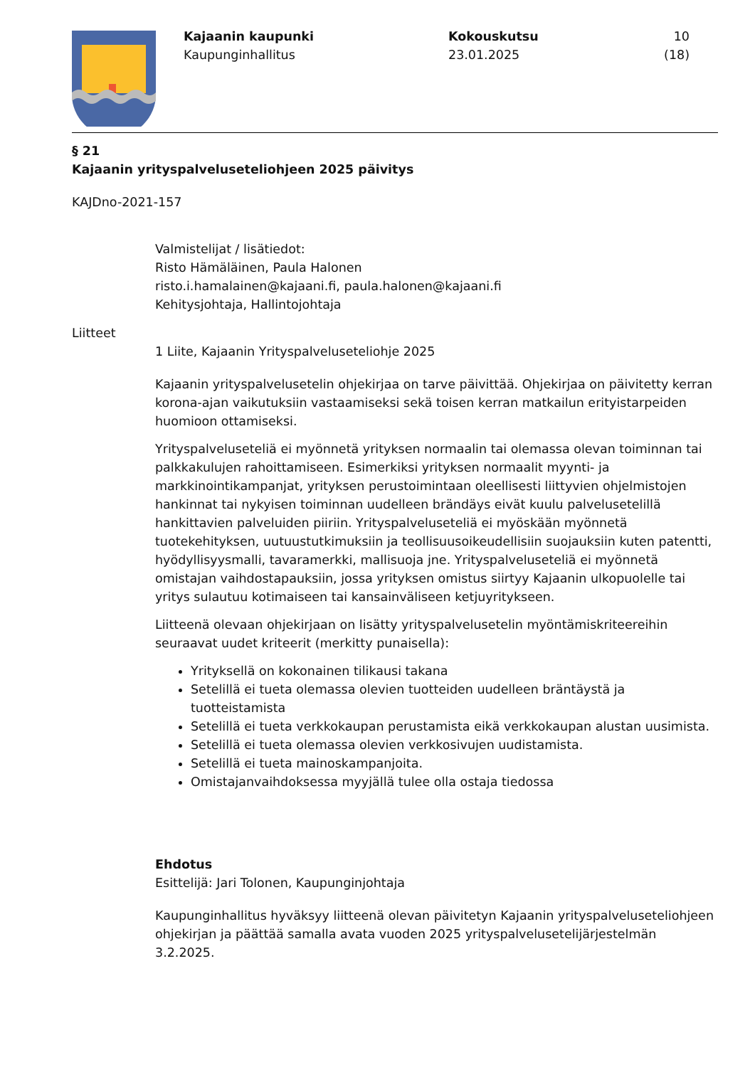Kajaanin kaupunki
Kaupunginhallitus
Kokouskutsu
23.01.2025
10 (18)
§ 21
Kajaanin yrityspalveluseteliohjeen 2025 päivitys
KAJDno-2021-157
Valmistelijat / lisätiedot:
Risto Hämäläinen, Paula Halonen
risto.i.hamalainen@kajaani.fi, paula.halonen@kajaani.fi
Kehitysjohtaja, Hallintojohtaja
Liitteet
1 Liite, Kajaanin Yrityspalveluseteliohje 2025
Kajaanin yrityspalvelusetelin ohjekirjaa on tarve päivittää. Ohjekirjaa on päivitetty kerran korona-ajan vaikutuksiin vastaamiseksi sekä toisen kerran matkailun erityistarpeiden huomioon ottamiseksi.
Yrityspalveluseteliä ei myönnetä yrityksen normaalin tai olemassa olevan toiminnan tai palkkakulujen rahoittamiseen. Esimerkiksi yrityksen normaalit myynti- ja markkinointikampanjat, yrityksen perustoimintaan oleellisesti liittyvien ohjelmistojen hankinnat tai nykyisen toiminnan uudelleen brändäys eivät kuulu palvelusetelillä hankittavien palveluiden piiriin. Yrityspalveluseteliä ei myöskään myönnetä tuotekehityksen, uutuustutkimuksiin ja teollisuusoikeudellisiin suojauksiin kuten patentti, hyödyllisyysmalli, tavaramerkki, mallisuoja jne. Yrityspalveluseteliä ei myönnetä omistajan vaihdostapauksiin, jossa yrityksen omistus siirtyy Kajaanin ulkopuolelle tai yritys sulautuu kotimaiseen tai kansainväliseen ketjuyritykseen.
Liitteenä olevaan ohjekirjaan on lisätty yrityspalvelusetelin myöntämiskriteereihin seuraavat uudet kriteerit (merkitty punaisella):
Yrityksellä on kokonainen tilikausi takana
Setelillä ei tueta olemassa olevien tuotteiden uudelleen bräntäystä ja tuotteistamista
Setelillä ei tueta verkkokaupan perustamista eikä verkkokaupan alustan uusimista.
Setelillä ei tueta olemassa olevien verkkosivujen uudistamista.
Setelillä ei tueta mainoskampanjoita.
Omistajanvaihdoksessa myyjällä tulee olla ostaja tiedossa
Ehdotus
Esittelijä: Jari Tolonen, Kaupunginjohtaja
Kaupunginhallitus hyväksyy liitteenä olevan päivitetyn Kajaanin yrityspalveluseteliohjeen ohjekirjan ja päättää samalla avata vuoden 2025 yrityspalvelusetelijärjestelmän 3.2.2025.